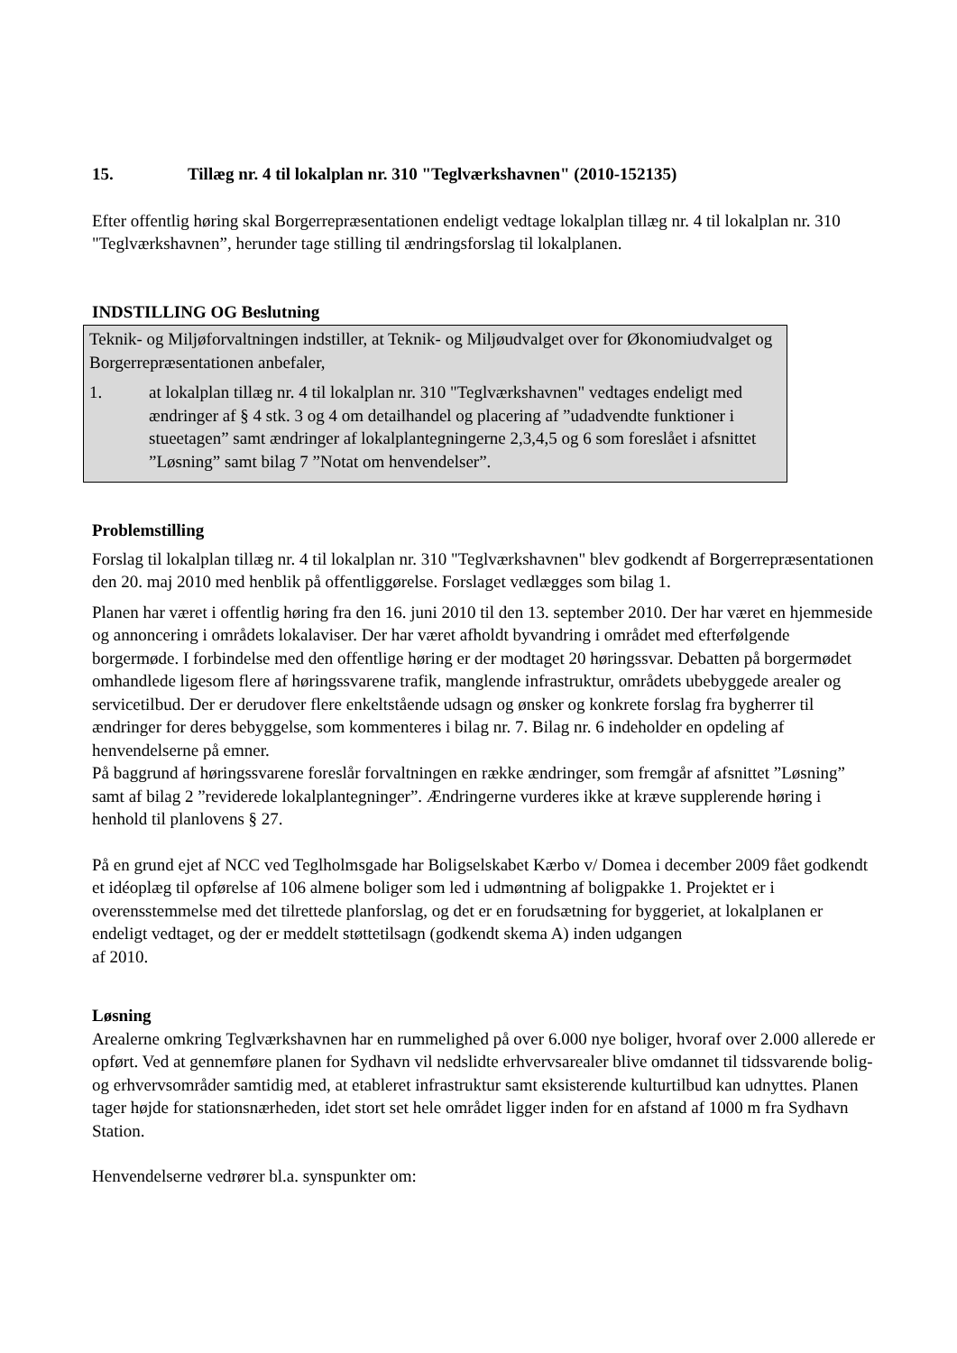15. Tillæg nr. 4 til lokalplan nr. 310 "Teglværkshavnen" (2010-152135)
Efter offentlig høring skal Borgerrepræsentationen endeligt vedtage lokalplan tillæg nr. 4 til lokalplan nr. 310 "Teglværkshavnen”, herunder tage stilling til ændringsforslag til lokalplanen.
INDSTILLING OG Beslutning
Teknik- og Miljøforvaltningen indstiller, at Teknik- og Miljøudvalget over for Økonomiudvalget og Borgerrepræsentationen anbefaler,
1. at lokalplan tillæg nr. 4 til lokalplan nr. 310 "Teglværkshavnen" vedtages endeligt med ændringer af § 4 stk. 3 og 4 om detailhandel og placering af ”udadvendte funktioner i stueetagen” samt ændringer af lokalplantegningerne 2,3,4,5 og 6 som foreslået i afsnittet ”Løsning” samt bilag 7 ”Notat om henvendelser”.
Problemstilling
Forslag til lokalplan tillæg nr. 4 til lokalplan nr. 310 "Teglværkshavnen" blev godkendt af Borgerrepræsentationen den 20. maj 2010 med henblik på offentliggørelse. Forslaget vedlægges som bilag 1.
Planen har været i offentlig høring fra den 16. juni 2010 til den 13. september 2010. Der har været en hjemmeside og annoncering i områdets lokalaviser. Der har været afholdt byvandring i området med efterfølgende borgermøde. I forbindelse med den offentlige høring er der modtaget 20 høringssvar. Debatten på borgermødet omhandlede ligesom flere af høringssvarene trafik, manglende infrastruktur, områdets ubebyggede arealer og servicetilbud. Der er derudover flere enkeltstående udsagn og ønsker og konkrete forslag fra bygherrer til ændringer for deres bebyggelse, som kommenteres i bilag nr. 7. Bilag nr. 6 indeholder en opdeling af henvendelserne på emner.
På baggrund af høringssvarene foreslår forvaltningen en række ændringer, som fremgår af afsnittet ”Løsning” samt af bilag 2 ”reviderede lokalplantegninger”. Ændringerne vurderes ikke at kræve supplerende høring i henhold til planlovens § 27.
På en grund ejet af NCC ved Teglholmsgade har Boligselskabet Kærbo v/ Domea i december 2009 fået godkendt et idéoplæg til opførelse af 106 almene boliger som led i udmøntning af boligpakke 1. Projektet er i overensstemmelse med det tilrettede planforslag, og det er en forudsætning for byggeriet, at lokalplanen er endeligt vedtaget, og der er meddelt støttetilsagn (godkendt skema A) inden udgangen
af 2010.
Løsning
Arealerne omkring Teglværkshavnen har en rummelighed på over 6.000 nye boliger, hvoraf over 2.000 allerede er opført. Ved at gennemføre planen for Sydhavn vil nedslidte erhvervsarealer blive omdannet til tidssvarende bolig- og erhvervsområder samtidig med, at etableret infrastruktur samt eksisterende kulturtilbud kan udnyttes. Planen tager højde for stationsnærheden, idet stort set hele området ligger inden for en afstand af 1000 m fra Sydhavn Station.
Henvendelserne vedrører bl.a. synspunkter om: